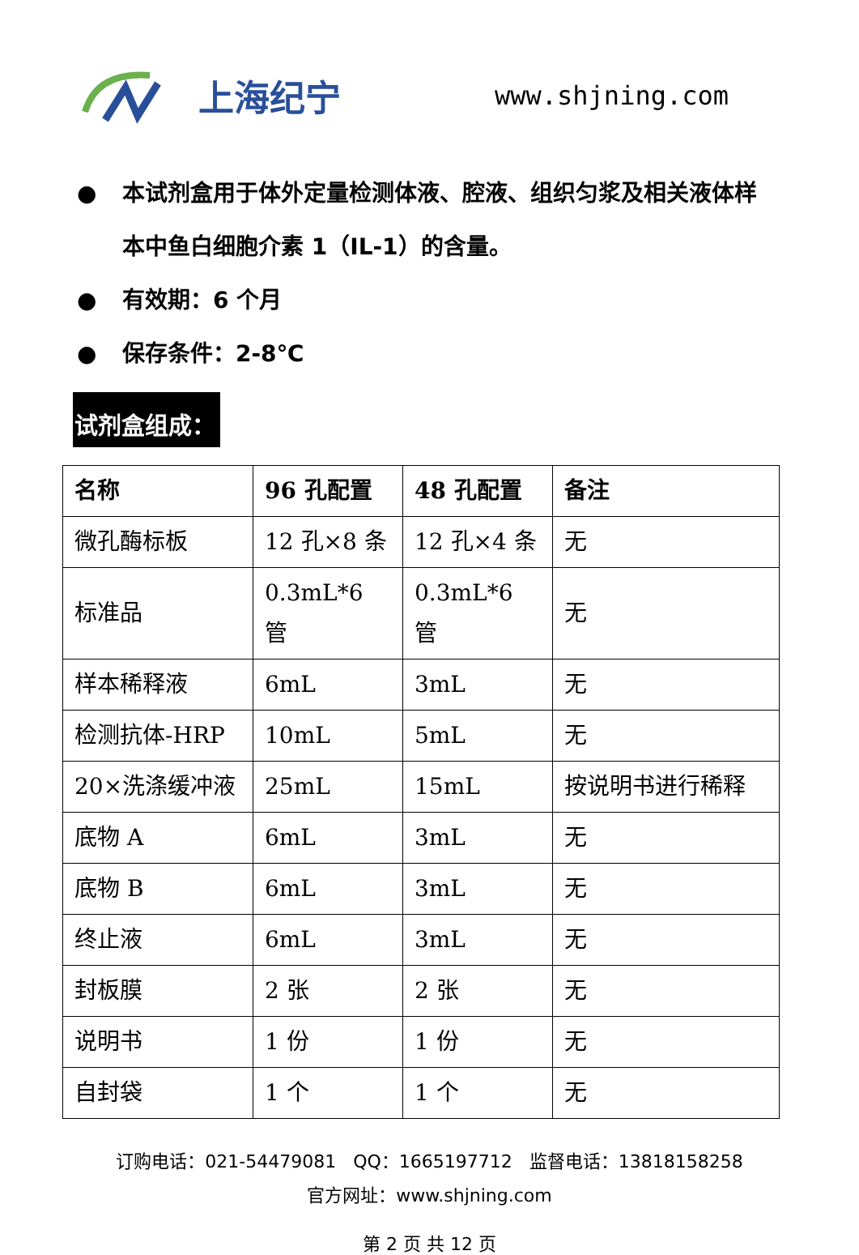上海纪宁 www.shjning.com
● 本试剂盒用于体外定量检测体液、腔液、组织匀浆及相关液体样本中鱼白细胞介素 1（IL-1）的含量。
● 有效期：6 个月
● 保存条件：2-8℃
试剂盒组成：
| 名称 | 96 孔配置 | 48 孔配置 | 备注 |
| --- | --- | --- | --- |
| 微孔酶标板 | 12 孔×8 条 | 12 孔×4 条 | 无 |
| 标准品 | 0.3mL*6 管 | 0.3mL*6 管 | 无 |
| 样本稀释液 | 6mL | 3mL | 无 |
| 检测抗体-HRP | 10mL | 5mL | 无 |
| 20×洗涤缓冲液 | 25mL | 15mL | 按说明书进行稀释 |
| 底物 A | 6mL | 3mL | 无 |
| 底物 B | 6mL | 3mL | 无 |
| 终止液 | 6mL | 3mL | 无 |
| 封板膜 | 2 张 | 2 张 | 无 |
| 说明书 | 1 份 | 1 份 | 无 |
| 自封袋 | 1 个 | 1 个 | 无 |
订购电话：021-54479081 QQ：1665197712 监督电话：13818158258
官方网址：www.shjning.com
第 2 页 共 12 页